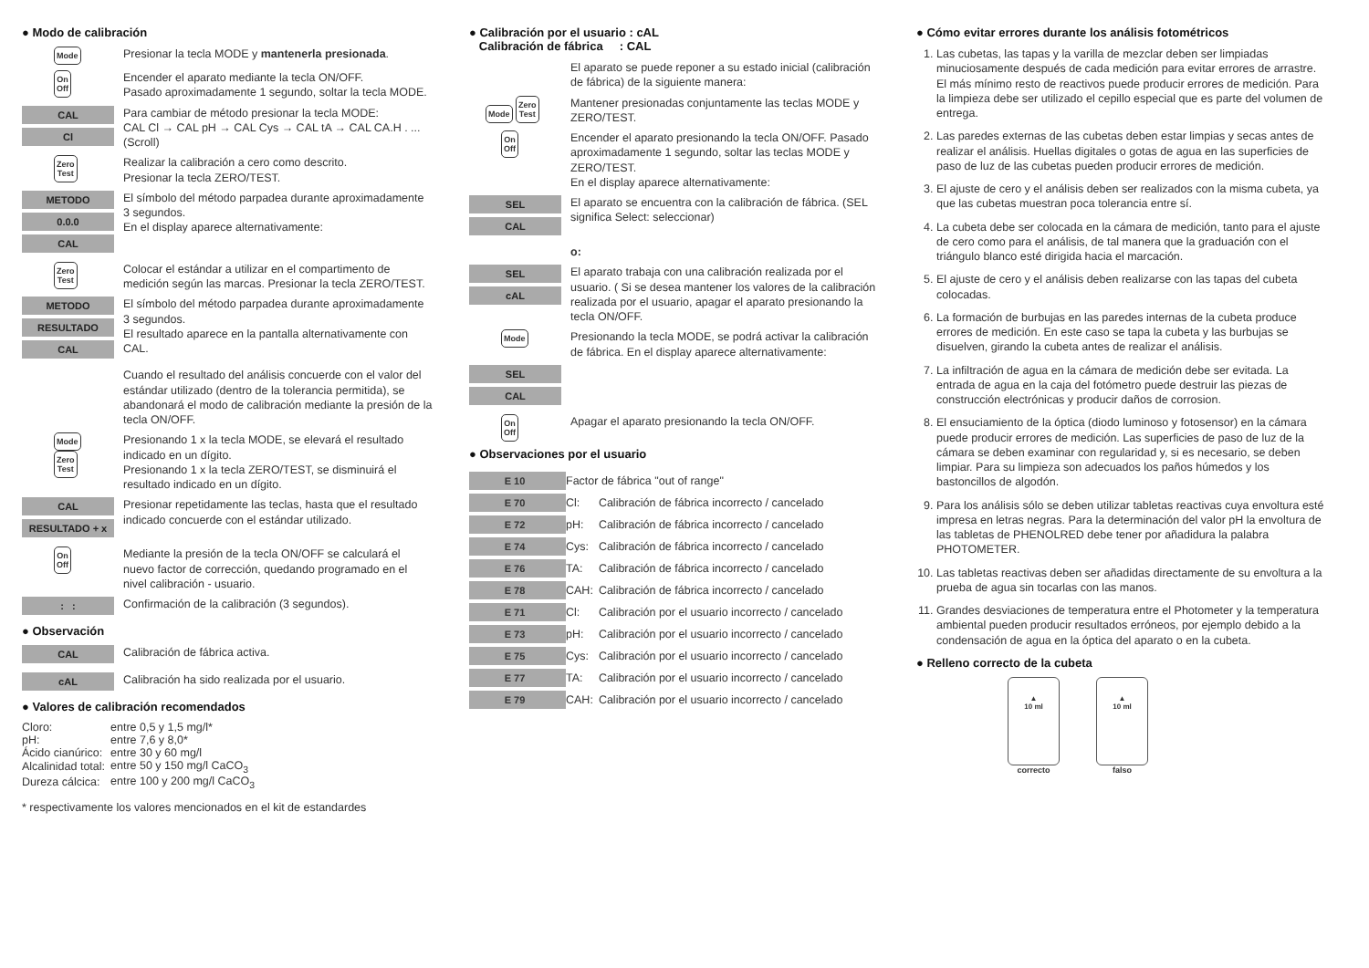● Modo de calibración
Mode
Presionar la tecla MODE y mantenerla presionada.
On
Off
Encender el aparato mediante la tecla ON/OFF.
Pasado aproximadamente 1 segundo, soltar la tecla MODE.
CAL
Cl
Para cambiar de método presionar la tecla MODE:
CAL Cl → CAL pH → CAL Cys → CAL tA → CAL CA.H . ... (Scroll)
Zero
Test
Realizar la calibración a cero como descrito.
Presionar la tecla ZERO/TEST.
METODO
0.0.0
CAL
El símbolo del método parpadea durante aproximadamente 3 segundos.
En el display aparece alternativamente:
Zero
Test
Colocar el estándar a utilizar en el compartimento de medición según las marcas. Presionar la tecla ZERO/TEST.
METODO
RESULTADO
CAL
El símbolo del método parpadea durante aproximadamente 3 segundos.
El resultado aparece en la pantalla alternativamente con CAL.
Cuando el resultado del análisis concuerde con el valor del estándar utilizado (dentro de la tolerancia permitida), se abandonará el modo de calibración mediante la presión de la tecla ON/OFF.
Mode
Zero
Test
Presionando 1 x la tecla MODE, se elevará el resultado indicado en un dígito.
Presionando 1 x la tecla ZERO/TEST, se disminuirá el resultado indicado en un dígito.
CAL
RESULTADO + x
Presionar repetidamente las teclas, hasta que el resultado indicado concuerde con el estándar utilizado.
On
Off
Mediante la presión de la tecla ON/OFF se calculará el nuevo factor de corrección, quedando programado en el nivel calibración - usuario.
: :
Confirmación de la calibración (3 segundos).
● Observación
CAL
Calibración de fábrica activa.
cAL
Calibración ha sido realizada por el usuario.
● Valores de calibración recomendados
| Cloro: | entre 0,5 y 1,5 mg/l* |
| pH: | entre 7,6 y 8,0* |
| Ácido cianúrico: | entre 30 y 60 mg/l |
| Alcalinidad total: | entre 50 y 150 mg/l CaCO<sub>3</sub> |
| Dureza cálcica: | entre 100 y 200 mg/l CaCO<sub>3</sub> |
* respectivamente los valores mencionados en el kit de estandardes
● Calibración por el usuario : cAL
Calibración de fábrica : CAL
El aparato se puede reponer a su estado inicial (calibración de fábrica) de la siguiente manera:
Mode Zero
Test
Mantener presionadas conjuntamente las teclas MODE y ZERO/TEST.
On
Off
Encender el aparato presionando la tecla ON/OFF. Pasado aproximadamente 1 segundo, soltar las teclas MODE y ZERO/TEST.
En el display aparece alternativamente:
SEL
CAL
El aparato se encuentra con la calibración de fábrica. (SEL significa Select: seleccionar)
o:
SEL
cAL
El aparato trabaja con una calibración realizada por el usuario. ( Si se desea mantener los valores de la calibración realizada por el usuario, apagar el aparato presionando la tecla ON/OFF.
Mode
Presionando la tecla MODE, se podrá activar la calibración de fábrica. En el display aparece alternativamente:
SEL
CAL
On
Off
Apagar el aparato presionando la tecla ON/OFF.
● Observaciones por el usuario
| E 10 | Factor de fábrica "out of range" | |
| E 70 | Cl: | Calibración de fábrica incorrecto / cancelado |
| E 72 | pH: | Calibración de fábrica incorrecto / cancelado |
| E 74 | Cys: | Calibración de fábrica incorrecto / cancelado |
| E 76 | TA: | Calibración de fábrica incorrecto / cancelado |
| E 78 | CAH: | Calibración de fábrica incorrecto / cancelado |
| E 71 | Cl: | Calibración por el usuario incorrecto / cancelado |
| E 73 | pH: | Calibración por el usuario incorrecto / cancelado |
| E 75 | Cys: | Calibración por el usuario incorrecto / cancelado |
| E 77 | TA: | Calibración por el usuario incorrecto / cancelado |
| E 79 | CAH: | Calibración por el usuario incorrecto / cancelado |
● Cómo evitar errores durante los análisis fotométricos
1. Las cubetas, las tapas y la varilla de mezclar deben ser limpiadas minuciosamente después de cada medición para evitar errores de arrastre. El más mínimo resto de reactivos puede producir errores de medición. Para la limpieza debe ser utilizado el cepillo especial que es parte del volumen de entrega.
2. Las paredes externas de las cubetas deben estar limpias y secas antes de realizar el análisis. Huellas digitales o gotas de agua en las superficies de paso de luz de las cubetas pueden producir errores de medición.
3. El ajuste de cero y el análisis deben ser realizados con la misma cubeta, ya que las cubetas muestran poca tolerancia entre sí.
4. La cubeta debe ser colocada en la cámara de medición, tanto para el ajuste de cero como para el análisis, de tal manera que la graduación con el triángulo blanco esté dirigida hacia el marcación.
5. El ajuste de cero y el análisis deben realizarse con las tapas del cubeta colocadas.
6. La formación de burbujas en las paredes internas de la cubeta produce errores de medición. En este caso se tapa la cubeta y las burbujas se disuelven, girando la cubeta antes de realizar el análisis.
7. La infiltración de agua en la cámara de medición debe ser evitada. La entrada de agua en la caja del fotómetro puede destruir las piezas de construcción electrónicas y producir daños de corrosion.
8. El ensuciamiento de la óptica (diodo luminoso y fotosensor) en la cámara puede producir errores de medición. Las superficies de paso de luz de la cámara se deben examinar con regularidad y, si es necesario, se deben limpiar. Para su limpieza son adecuados los paños húmedos y los bastoncillos de algodón.
9. Para los análisis sólo se deben utilizar tabletas reactivas cuya envoltura esté impresa en letras negras. Para la determinación del valor pH la envoltura de las tabletas de PHENOLRED debe tener por añadidura la palabra PHOTOMETER.
10. Las tabletas reactivas deben ser añadidas directamente de su envoltura a la prueba de agua sin tocarlas con las manos.
11. Grandes desviaciones de temperatura entre el Photometer y la temperatura ambiental pueden producir resultados erróneos, por ejemplo debido a la condensación de agua en la óptica del aparato o en la cubeta.
● Relleno correcto de la cubeta
▲
10 ml
correcto
▲
10 ml
falso